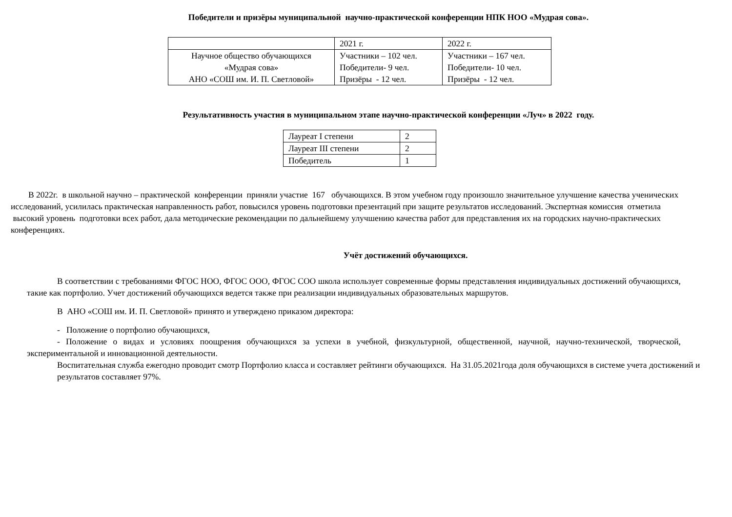Победители и призёры муниципальной научно-практической конференции НПК НОО «Мудрая сова».
| | 2021 г. | 2022 г. |
| Научное общество обучающихся «Мудрая сова» АНО «СОШ им. И. П. Светловой» | Участники – 102 чел. Победители- 9 чел. Призёры - 12 чел. | Участники – 167 чел. Победители- 10 чел. Призёры - 12 чел. |
Результативность участия в муниципальном этапе научно-практической конференции «Луч» в 2022 году.
| Лауреат I степени | 2 |
| Лауреат III степени | 2 |
| Победитель | 1 |
В 2022г. в школьной научно – практической конференции приняли участие 167 обучающихся. В этом учебном году произошло значительное улучшение качества ученических исследований, усилилась практическая направленность работ, повысился уровень подготовки презентаций при защите результатов исследований. Экспертная комиссия отметила высокий уровень подготовки всех работ, дала методические рекомендации по дальнейшему улучшению качества работ для представления их на городских научно-практических конференциях.
Учёт достижений обучающихся.
В соответствии с требованиями ФГОС НОО, ФГОС ООО, ФГОС СОО школа использует современные формы представления индивидуальных достижений обучающихся, такие как портфолио. Учет достижений обучающихся ведется также при реализации индивидуальных образовательных маршрутов.
В АНО «СОШ им. И. П. Светловой» принято и утверждено приказом директора:
- Положение о портфолио обучающихся,
- Положение о видах и условиях поощрения обучающихся за успехи в учебной, физкультурной, общественной, научной, научно-технической, творческой, экспериментальной и инновационной деятельности.
Воспитательная служба ежегодно проводит смотр Портфолио класса и составляет рейтинги обучающихся. На 31.05.2021года доля обучающихся в системе учета достижений и результатов составляет 97%.